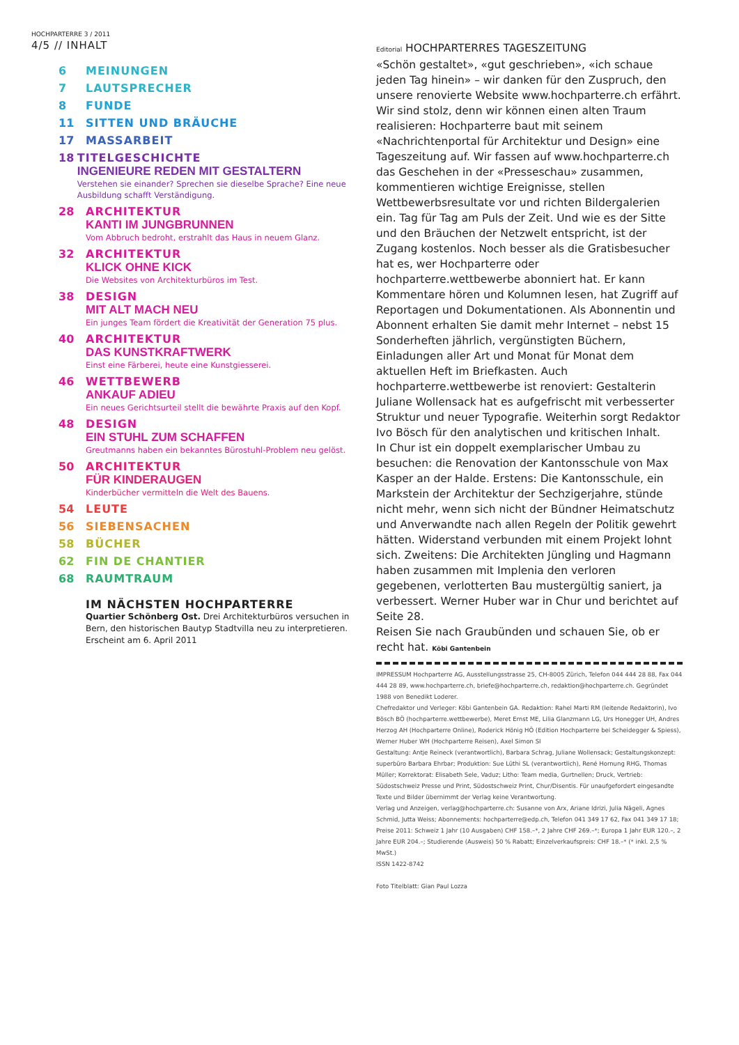HOCHPARTERRE 3 / 2011
4/5 // INHALT
6 MEINUNGEN
7 LAUTSPRECHER
8 FUNDE
11 SITTEN UND BRÄUCHE
17 MASSARBEIT
18 TITELGESCHICHTE
INGENIEURE REDEN MIT GESTALTERN
Verstehen sie einander? Sprechen sie dieselbe Sprache? Eine neue Ausbildung schafft Verständigung.
28 ARCHITEKTUR
KANTI IM JUNGBRUNNEN
Vom Abbruch bedroht, erstrahlt das Haus in neuem Glanz.
32 ARCHITEKTUR
KLICK OHNE KICK
Die Websites von Architekturbüros im Test.
38 DESIGN
MIT ALT MACH NEU
Ein junges Team fördert die Kreativität der Generation 75 plus.
40 ARCHITEKTUR
DAS KUNSTKRAFTWERK
Einst eine Färberei, heute eine Kunstgiesserei.
46 WETTBEWERB
ANKAUF ADIEU
Ein neues Gerichtsurteil stellt die bewährte Praxis auf den Kopf.
48 DESIGN
EIN STUHL ZUM SCHAFFEN
Greutmanns haben ein bekanntes Bürostuhl-Problem neu gelöst.
50 ARCHITEKTUR
FÜR KINDERAUGEN
Kinderbücher vermitteln die Welt des Bauens.
54 LEUTE
56 SIEBENSACHEN
58 BÜCHER
62 FIN DE CHANTIER
68 RAUMTRAUM
IM NÄCHSTEN HOCHPARTERRE
Quartier Schönberg Ost. Drei Architekturbüros versuchen in Bern, den historischen Bautyp Stadtvilla neu zu interpretieren.
Erscheint am 6. April 2011
Editorial HOCHPARTERRES TAGESZEITUNG
«Schön gestaltet», «gut geschrieben», «ich schaue jeden Tag hinein» – wir danken für den Zuspruch, den unsere renovierte Website www.hochparterre.ch erfährt. Wir sind stolz, denn wir können einen alten Traum realisieren: Hochparterre baut mit seinem «Nachrichtenportal für Architektur und Design» eine Tageszeitung auf. Wir fassen auf www.hochparterre.ch das Geschehen in der «Presseschau» zusammen, kommentieren wichtige Ereignisse, stellen Wettbewerbsresultate vor und richten Bildergalerien ein. Tag für Tag am Puls der Zeit. Und wie es der Sitte und den Bräuchen der Netzwelt entspricht, ist der Zugang kostenlos. Noch besser als die Gratisbesucher hat es, wer Hochparterre oder hochparterre.wettbewerbe abonniert hat. Er kann Kommentare hören und Kolumnen lesen, hat Zugriff auf Reportagen und Dokumentationen. Als Abonnentin und Abonnent erhalten Sie damit mehr Internet – nebst 15 Sonderheften jährlich, vergünstigten Büchern, Einladungen aller Art und Monat für Monat dem aktuellen Heft im Briefkasten. Auch hochparterre.wettbewerbe ist renoviert: Gestalterin Juliane Wollensack hat es aufgefrischt mit verbesserter Struktur und neuer Typografie. Weiterhin sorgt Redaktor Ivo Bösch für den analytischen und kritischen Inhalt.
In Chur ist ein doppelt exemplarischer Umbau zu besuchen: die Renovation der Kantonsschule von Max Kasper an der Halde. Erstens: Die Kantonsschule, ein Markstein der Architektur der Sechzigerjahre, stünde nicht mehr, wenn sich nicht der Bündner Heimatschutz und Anverwandte nach allen Regeln der Politik gewehrt hätten. Widerstand verbunden mit einem Projekt lohnt sich. Zweitens: Die Architekten Jüngling und Hagmann haben zusammen mit Implenia den verloren gegebenen, verlotterten Bau mustergültig saniert, ja verbessert. Werner Huber war in Chur und berichtet auf Seite 28.
Reisen Sie nach Graubünden und schauen Sie, ob er recht hat. Köbi Gantenbein
IMPRESSUM Hochparterre AG, Ausstellungsstrasse 25, CH-8005 Zürich, Telefon 044 444 28 88, Fax 044 444 28 89, www.hochparterre.ch, briefe@hochparterre.ch, redaktion@hochparterre.ch. Gegründet 1988 von Benedikt Loderer.
Chefredaktor und Verleger: Köbi Gantenbein GA. Redaktion: Rahel Marti RM (leitende Redaktorin), Ivo Bösch BÖ (hochparterre.wettbewerbe), Meret Ernst ME, Lilia Glanzmann LG, Urs Honegger UH, Andres Herzog AH (Hochparterre Online), Roderick Hönig HÖ (Edition Hochparterre bei Scheidegger & Spiess), Werner Huber WH (Hochparterre Reisen), Axel Simon SI
Gestaltung: Antje Reineck (verantwortlich), Barbara Schrag, Juliane Wollensack; Gestaltungskonzept: superbüro Barbara Ehrbar; Produktion: Sue Lüthi SL (verantwortlich), René Hornung RHG, Thomas Müller; Korrektorat: Elisabeth Sele, Vaduz; Litho: Team media, Gurtnellen; Druck, Vertrieb: Südostschweiz Presse und Print, Südostschweiz Print, Chur/Disentis. Für unaufgefordert eingesandte Texte und Bilder übernimmt der Verlag keine Verantwortung.
Verlag und Anzeigen, verlag@hochparterre.ch: Susanne von Arx, Ariane Idrizi, Julia Nägeli, Agnes Schmid, Jutta Weiss; Abonnements: hochparterre@edp.ch, Telefon 041 349 17 62, Fax 041 349 17 18; Preise 2011: Schweiz 1 Jahr (10 Ausgaben) CHF 158.–*, 2 Jahre CHF 269.–*; Europa 1 Jahr EUR 120.–, 2 Jahre EUR 204.–; Studierende (Ausweis) 50 % Rabatt; Einzelverkaufspreis: CHF 18.–* (* inkl. 2,5 % MwSt.)
ISSN 1422-8742
Foto Titelblatt: Gian Paul Lozza